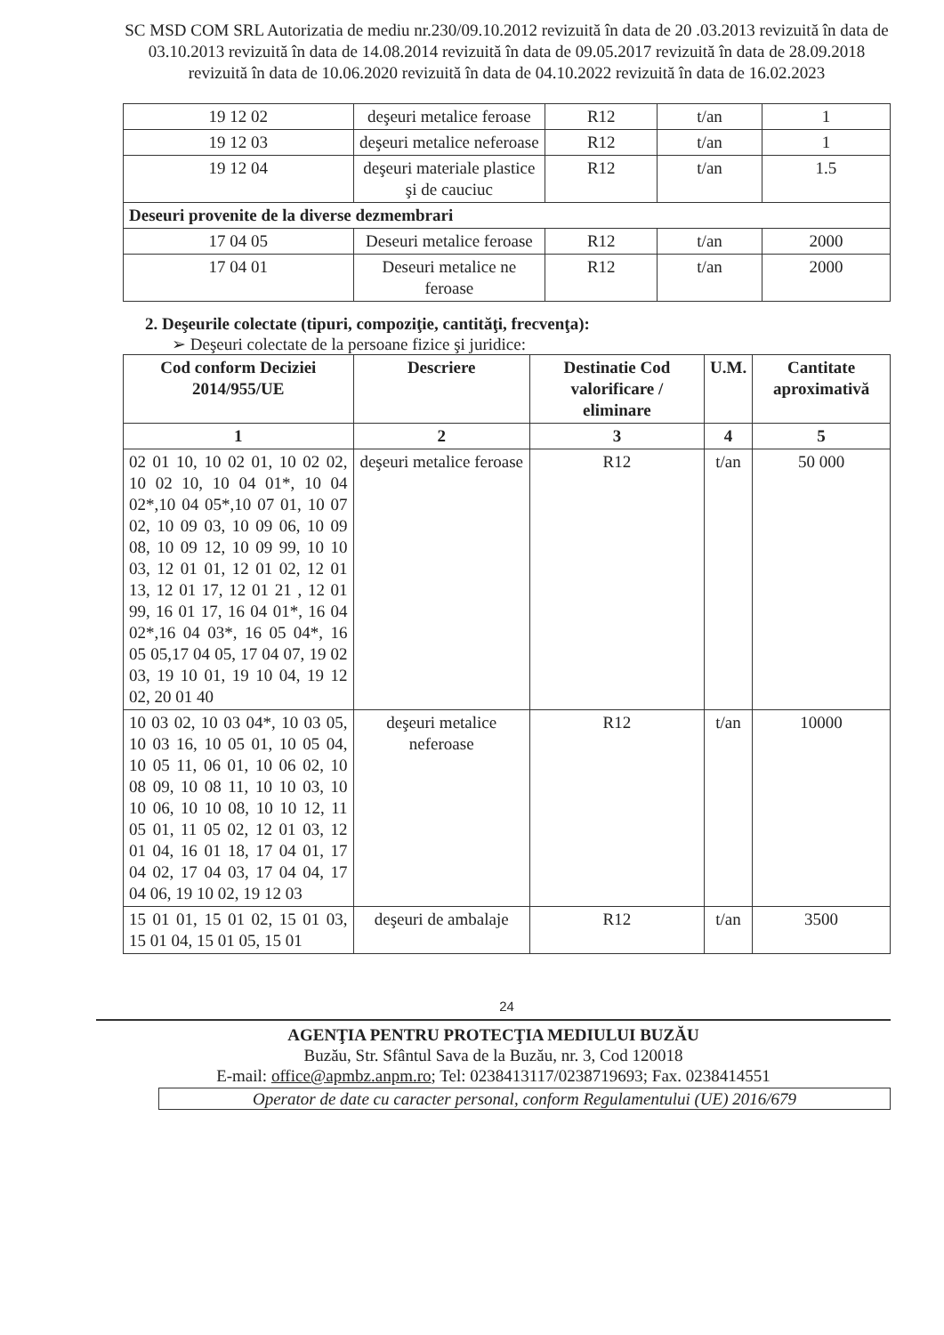SC MSD COM SRL Autorizatia de mediu nr.230/09.10.2012 revizuită în data de 20 .03.2013 revizuită în data de 03.10.2013 revizuită în data de 14.08.2014 revizuită în data de 09.05.2017 revizuită în data de 28.09.2018 revizuită în data de 10.06.2020 revizuită în data de 04.10.2022 revizuită în data de 16.02.2023
| 19 12 02 | deşeuri metalice feroase | R12 | t/an | 1 |
| 19 12 03 | deşeuri metalice neferoase | R12 | t/an | 1 |
| 19 12 04 | deşeuri materiale plastice şi de cauciuc | R12 | t/an | 1.5 |
| Deseuri provenite de la diverse dezmembrari | | | | |
| 17 04 05 | Deseuri metalice feroase | R12 | t/an | 2000 |
| 17 04 01 | Deseuri metalice ne feroase | R12 | t/an | 2000 |
2. Deşeurile colectate (tipuri, compoziţie, cantităţi, frecvenţa):
➢ Deşeuri colectate de la persoane fizice şi juridice:
| Cod conform Deciziei 2014/955/UE | Descriere | Destinatie Cod valorificare / eliminare | U.M. | Cantitate aproximativă |
| --- | --- | --- | --- | --- |
| 1 | 2 | 3 | 4 | 5 |
| 02 01 10, 10 02 01, 10 02 02, 10 02 10, 10 04 01*, 10 04 02*,10 04 05*,10 07 01, 10 07 02, 10 09 03, 10 09 06, 10 09 08, 10 09 12, 10 09 99, 10 10 03, 12 01 01, 12 01 02, 12 01 13, 12 01 17, 12 01 21 , 12 01 99, 16 01 17, 16 04 01*, 16 04 02*,16 04 03*, 16 05 04*, 16 05 05,17 04 05, 17 04 07, 19 02 03, 19 10 01, 19 10 04, 19 12 02, 20 01 40 | deşeuri metalice feroase | R12 | t/an | 50 000 |
| 10 03 02, 10 03 04*, 10 03 05, 10 03 16, 10 05 01, 10 05 04, 10 05 11, 06 01, 10 06 02, 10 08 09, 10 08 11, 10 10 03, 10 10 06, 10 10 08, 10 10 12, 11 05 01, 11 05 02, 12 01 03, 12 01 04, 16 01 18, 17 04 01, 17 04 02, 17 04 03, 17 04 04, 17 04 06, 19 10 02, 19 12 03 | deşeuri metalice neferoase | R12 | t/an | 10000 |
| 15 01 01, 15 01 02, 15 01 03, 15 01 04, 15 01 05, 15 01 | deşeuri de ambalaje | R12 | t/an | 3500 |
24
AGENŢIA PENTRU PROTECŢIA MEDIULUI BUZĂU
Buzău, Str. Sfântul Sava de la Buzău, nr. 3, Cod 120018
E-mail: office@apmbz.anpm.ro; Tel: 0238413117/0238719693; Fax. 0238414551
Operator de date cu caracter personal, conform Regulamentului (UE) 2016/679